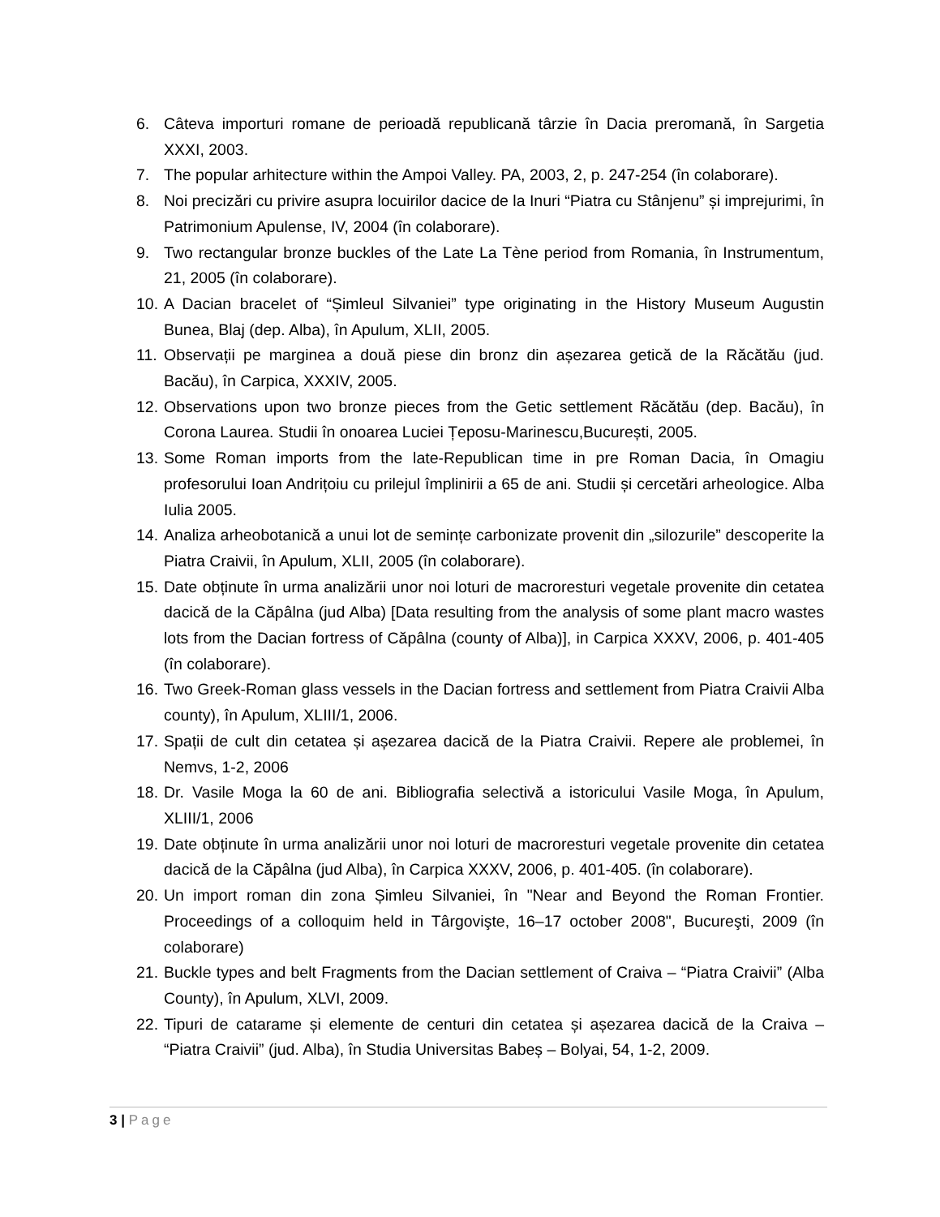6. Câteva importuri romane de perioadă republicană târzie în Dacia preromană, în Sargetia XXXI, 2003.
7. The popular arhitecture within the Ampoi Valley. PA, 2003, 2, p. 247-254 (în colaborare).
8. Noi precizări cu privire asupra locuirilor dacice de la Inuri “Piatra cu Stânjenu” și imprejurimi, în Patrimonium Apulense, IV, 2004 (în colaborare).
9. Two rectangular bronze buckles of the Late La Tène period from Romania, în Instrumentum, 21, 2005 (în colaborare).
10.
A Dacian bracelet of “Șimleul Silvaniei” type originating in the History Museum Augustin Bunea, Blaj (dep. Alba), în Apulum, XLII, 2005.
11.
Observații pe marginea a două piese din bronz din așezarea getică de la Răcătău (jud. Bacău), în Carpica, XXXIV, 2005.
12.
Observations upon two bronze pieces from the Getic settlement Răcătău (dep. Bacău), în Corona Laurea. Studii în onoarea Luciei Țeposu-Marinescu,București, 2005.
13.
Some Roman imports from the late-Republican time in pre Roman Dacia, în Omagiu profesorului Ioan Andrițoiu cu prilejul împlinirii a 65 de ani. Studii și cercetări arheologice. Alba Iulia 2005.
14.
Analiza arheobotanică a unui lot de semințe carbonizate provenit din „silozurile” descoperite la Piatra Craivii, în Apulum, XLII, 2005 (în colaborare).
15.
Date obținute în urma analizării unor noi loturi de macroresturi vegetale provenite din cetatea dacică de la Căpâlna (jud Alba) [Data resulting from the analysis of some plant macro wastes lots from the Dacian fortress of Căpâlna (county of Alba)], in Carpica XXXV, 2006, p. 401-405 (în colaborare).
16.
Two Greek-Roman glass vessels in the Dacian fortress and settlement from Piatra Craivii Alba county), în Apulum, XLIII/1, 2006.
17.
Spații de cult din cetatea și așezarea dacică de la Piatra Craivii. Repere ale problemei, în Nemvs, 1-2, 2006
18.
Dr. Vasile Moga la 60 de ani. Bibliografia selectivă a istoricului Vasile Moga, în Apulum, XLIII/1, 2006
19.
Date obținute în urma analizării unor noi loturi de macroresturi vegetale provenite din cetatea dacică de la Căpâlna (jud Alba), în Carpica XXXV, 2006, p. 401-405. (în colaborare).
20.
Un import roman din zona Șimleu Silvaniei, în "Near and Beyond the Roman Frontier. Proceedings of a colloquim held in Târgovişte, 16–17 october 2008", Bucureşti, 2009 (în colaborare)
21.
Buckle types and belt Fragments from the Dacian settlement of Craiva – “Piatra Craivii” (Alba County), în Apulum, XLVI, 2009.
22.
Tipuri de catarame și elemente de centuri din cetatea și așezarea dacică de la Craiva – “Piatra Craivii” (jud. Alba), în Studia Universitas Babeș – Bolyai, 54, 1-2, 2009.
3 | Page